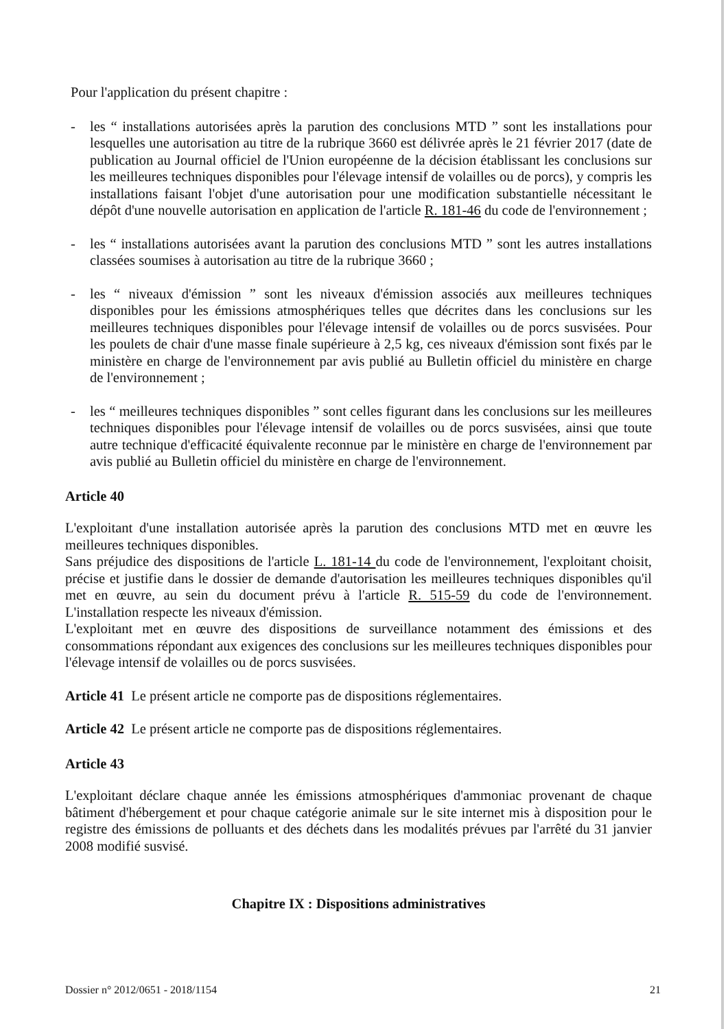Pour l'application du présent chapitre :
- les “ installations autorisées après la parution des conclusions MTD ” sont les installations pour lesquelles une autorisation au titre de la rubrique 3660 est délivrée après le 21 février 2017 (date de publication au Journal officiel de l'Union européenne de la décision établissant les conclusions sur les meilleures techniques disponibles pour l'élevage intensif de volailles ou de porcs), y compris les installations faisant l'objet d'une autorisation pour une modification substantielle nécessitant le dépôt d'une nouvelle autorisation en application de l'article R. 181-46 du code de l'environnement ;
- les “ installations autorisées avant la parution des conclusions MTD ” sont les autres installations classées soumises à autorisation au titre de la rubrique 3660 ;
- les “ niveaux d'émission ” sont les niveaux d'émission associés aux meilleures techniques disponibles pour les émissions atmosphériques telles que décrites dans les conclusions sur les meilleures techniques disponibles pour l'élevage intensif de volailles ou de porcs susvisées. Pour les poulets de chair d'une masse finale supérieure à 2,5 kg, ces niveaux d'émission sont fixés par le ministère en charge de l'environnement par avis publié au Bulletin officiel du ministère en charge de l'environnement ;
- les “ meilleures techniques disponibles ” sont celles figurant dans les conclusions sur les meilleures techniques disponibles pour l'élevage intensif de volailles ou de porcs susvisées, ainsi que toute autre technique d'efficacité équivalente reconnue par le ministère en charge de l'environnement par avis publié au Bulletin officiel du ministère en charge de l'environnement.
Article 40
L'exploitant d'une installation autorisée après la parution des conclusions MTD met en œuvre les meilleures techniques disponibles.
Sans préjudice des dispositions de l'article L. 181-14 du code de l'environnement, l'exploitant choisit, précise et justifie dans le dossier de demande d'autorisation les meilleures techniques disponibles qu'il met en œuvre, au sein du document prévu à l'article R. 515-59 du code de l'environnement. L'installation respecte les niveaux d'émission.
L'exploitant met en œuvre des dispositions de surveillance notamment des émissions et des consommations répondant aux exigences des conclusions sur les meilleures techniques disponibles pour l'élevage intensif de volailles ou de porcs susvisées.
Article 41 Le présent article ne comporte pas de dispositions réglementaires.
Article 42 Le présent article ne comporte pas de dispositions réglementaires.
Article 43
L'exploitant déclare chaque année les émissions atmosphériques d'ammoniac provenant de chaque bâtiment d'hébergement et pour chaque catégorie animale sur le site internet mis à disposition pour le registre des émissions de polluants et des déchets dans les modalités prévues par l'arrêté du 31 janvier 2008 modifié susvisé.
Chapitre IX : Dispositions administratives
Dossier n° 2012/0651 - 2018/1154 21